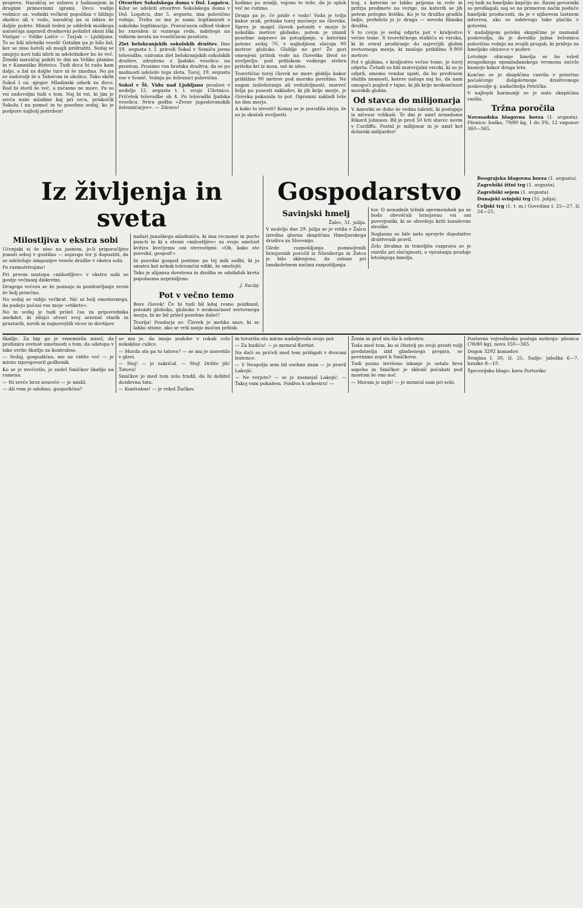propeva. Naraščaj se zabava z balinanjem in drugimi primernimi igrami. Deco vodijo vodnice oz. vodniki večkrat popoldan v bližnjo okolico ali v vodo, naraščaj pa si izbira še daljše polete. Minoli teden je oddelek moškega naraščaja napravil dvadnevni pešizlet skozi Iški Vintgar — Velike Lašče — Turjak — Ljubljana. To so bili izletniki veseli! Ostalim pa je bilo žal, ker se niso hoteli ali mogli pridružiti. Sedaj se snujejo novi taki izleti in udeležnikov bo še več. Ženski naraščaj pohiti te dni na Veliko planino in v Kamniško Bistrico. Tudi deca bi rada kam dalje, a žal za daljše ture ni še zmožna. No pa se zadovolji še s Taborom in okolico. Tako skrbi Sokol I oz. njegov Mladinski odsek za deco. Rad bi storil še več, a začasno ne more. Pa so vsi zadovoljni tudi s tem. Naj bi vsi, ki jim je sreča naše mladine kaj pri srcu, priskočili Sokolu I na pomoč in to posebno sedaj, ko je podpore najbolj potreben!
Otvoritev Sokolskega doma v Dol. Logatcu. Kdor se udeleži otvoritve Sokolskega doma v Dol. Logatcu, dne 5. avgusta, ima polovično vožnjo. Treba se mu je samo legitimirati s sokolsko legitimacijo. Pravočasen odhod vlakov bo razviden iz voznega reda, nabitega na vidnem mestu na veseličnem prostoru.
Zlet belokranjskih sokolskih društev. Dne 19. avgusta t. l. priredi Sokol v Semiču javno telovadbo, oziroma zlet belokranjskih sokolskih društev, združeno z ljudsko veselico na prostem. Prosimo vsa bratska društva, da se po možnosti udeleže tega zleta. Torej, 19. avgusta vse v Semič. Vožnja po železnici polovična.
Sokol v Št. Vidu nad Ljubljano proslavi v nedeljo 12. avgusta t. l. svojo 15letnico. Pričetek telovadbe ob 4. Po telovadbi ljudska veselica. Svira godba »Zveze jugoslovanskih železničarjev«. — Zdravo!
hodimo po zemlji, vajeno te teže, da je sploh več ne čutimo.
Druga pa je, če pride v vodo! Voda je težja kakor zrak, pritiska torej močneje na človeka. Sprva je mogel človek potoniti v morje le nekoliko metrov globoko; potem je izumil posebne naprave za potapljanje, s katerimi potone sedaj 70, v najboljšem slučaju 90 metrov globoko. Globlje ne gre! Že gori omenjeni pritisk vode na človeško život se uveljavlja: pod pritiskom vodnega stebra pritekа kri iz nosa, ust in ušes.
Teoretično torej človek ne more globljo kakor približno 90 metrov pod morsko površino. Ne nagon izsledovanja ali vedoželjnosti, marveč želja po posesti zakladov, ki jih krije morje, je človeku pokazala to pot. Ogromni zakladi leže na dnu morja.
A kako to izvesti? Komaj se je porodila ideja, že so jo skušali uveljaviti.
traj, s katerim se lahko prijema in reže in pritrja predmete na verige, na katerih se jih potem potegne kvišku. Ko je ta družba gradila ladjo, prehitela jo je druga — seveda filmska družba.
S to cevjo je sedaj odprta pot v kraljestvo večne teme. S teoretičnega stališča ni vzroka, ki bi oviral prodiranje do največjih globin svetovnega morja, ki znašajo približno 9.900 metrov.
Pot v globino, v kraljestvo večne teme, je torej odprta. Četudi so bili materijalni vzroki, ki so jo odprli, smemo vendar upati, da bo predvsem služila znanosti, katere naloga naj bo, da nam omogoči pogled v tajne, ki jih krije neskončnost morskih globin.
Od stavca do milijonarja
V Ameriki se dobe še vedno talenti, ki postajajo iz ničesar velikaši. Te dni je umrl nenadoma Rikard Johnson. Bil je pred 50 leti stavec novin v Cardiffu. Postal je milijonar in je umrl kot dolarski milijarder!
rej tudi za hmeljsko kupčijo ne. Razni govorniki so predlagali, naj se na primeren način poduče hmeljski producenti, da je v njihovem lastnem interesu, ako se zahtevajo take plačila v gotovini.
V nadaljnjem poteku skupščine je naznanil poslovodja, da je dovolila južna železnica polovično vožnjo na svojih progah, ki pridejo za hmeljske obiravce v poštev.
Letošnje obiranje hmelja se bo vsled neugodnega spomladanskega vremena začelo kasneje kakor druga leta.
Končno se je skupščina razvila v prisrčno počaščenje dolgoletnega društvenega poslovodje g. nadučitelja Petrička.
V najlepši harmoniji se je nato skupščina razšla.
Tržna poročila
Novosadska blagovna borza (1. avgusta). Pšenica: baška, 79/80 kg, 1 do 3%, 12 vagonov 360—365.
Iz življenja in sveta
Milostljiva v ekstra sobi
Učenjaki si še niso na jasnem, je-li priporočljivo jemati seboj v gostilno — soprogo ter ji dopustiti, da se udeležuje simpozijev vesele družbe v ekstra sobi.
Pa razmotrivajmo!
Pri prvem nastopu »milostljive« v ekstra sobi se gostje večmanj diskretni.
Drugega večera se že poznajo in pozdravljanje zveni že bolj prisrčno.
No sedaj se vidijo večkrat. Nič ni bolj enostavnega, da padejo počasi vse meje »etikete«.
No in sedaj je tudi prišel čas za pripovednika anekdot, ki zdajci otvori svoj arzenal starih in prastarih, novih in najnovejših vicov in dovtipov.
nadari junaškega mladeniča, ki ima recnomé in pucto puncti in ki s strani »milostljive« za svojo smelost kvitira kvečjemu oni stereotipni: »Oh, kako ste porednl, gospod!«
In poredni gospod postane po tej mili sodbi, ki jo smatra kot nekak toleranční edikt, še smelejši.
Tako je alijansa dovršena in družba se odsihdob kreta popolnoma neprisiljeno.
J. Suchy.
Pot v večno temo
Bore človek! Če bi tudi bil kdaj resno poizkusil, potoniti globoko, globoko v neskončnost svetovnega morja, bi ne bil prišel posebno daleč!
Teorija! Poudarja se: Človek je mehka snov, ki se lahko stisne, ako se vrši nanjo močan pritisk.
Gospodarstvo
Savinjski hmelj
Žalec, 31. julija.
V nedeljo dne 29. julija se je vršila v Žalcu izredna glavna skupščina Hmeljarskega društva za Slovenijo.
Glede razpošiljanja pomnoženih brzojavnih poročil iz Nürnberga in Žatca je bilo sklenjeno, da ostane pri lanskoletnem načinu razpošiljanja.
tov. O nenadnih tržnih spremembah pa se bodo obveščali brzojavno vsi oni poverjeniki, ki se obvežejo kriti tozadevne stroške.
Soglasno so bile nato sprejete dopolnitve društvenih pravil.
Zelo živahna in temeljita razprava se je razvila pri slučajnosti, o vprašanju prodaje letošnjega hmelja.
Beograjska blagovna borza (1. avgusta).
Zagrebški žitni trg (1. avgusta).
Zagrebški sejem (1. avgusta).
Dunajski svinjski trg (31. julija).
Celjski trg (1. t. m.) Govedina I. 25—27, II. 24—25.
škatlje. Za hip ga je vznemirila misel, da profanira svetost umetnosti s tem, da odstopa v take svrhe škatljo za kontrabas.
— Sedaj, gospodična, me ne vidite več — je mirno izpregovoril godbenik.
Ko se je zvečerilo, je zadel Smičkov škatljo na ramena.
— Ni sreče brez nesreče — je mislil.
— Ali vam je udobno, gospodična?
se mu je, da imajo podobe v rokah celo nekakšne culice.
— Morda sta pa to tatova? — se mu je zasvetilo v glavi.
— Stoj! — je zakričal. — Stoj! Držite jih! Tatova!
Smičkov je med tem zelo trudil, da bi dohitel dozdevna tata.
— Kontrabas! — je rekel Žučkov.
in tovariša sta mirno nadaljevala svojo pot.
— Za hudiča! — je mrmral flavtist.
Na dači so pričeli med tem prižigati v dvorani lestence.
— V Neapolju sem bil osebno znan — je pravil Lakejić.
— Ne verjete? — se je zasmejal Lakejić. — Takoj vam pokažem. Poidiva k orkestru! —
Ženin in grof sta šla k orkestru.
Toda med tem, ko si čitatelj po svoji prosti volji predstavlja izid glasbenega prepira, se povrnimo zopet k Smičkovu.
Tudi pozno izvršeno iskanje je ostalo brez uspeha in Smičkov je sklenil počakati pod mostom še eno noč.
— Moram jo najti! — je mrmral sam pri sebi.
Postavno vojvodinska postaja notirajo: pšenica (78/80 kg), nova 350—365.
Dogon 3292 komadov.
Svinjina I. 30, II. 25. Sadje: jabolka 6—7, hruške 8—10.
Špecerijsko blago: kava Portoriko